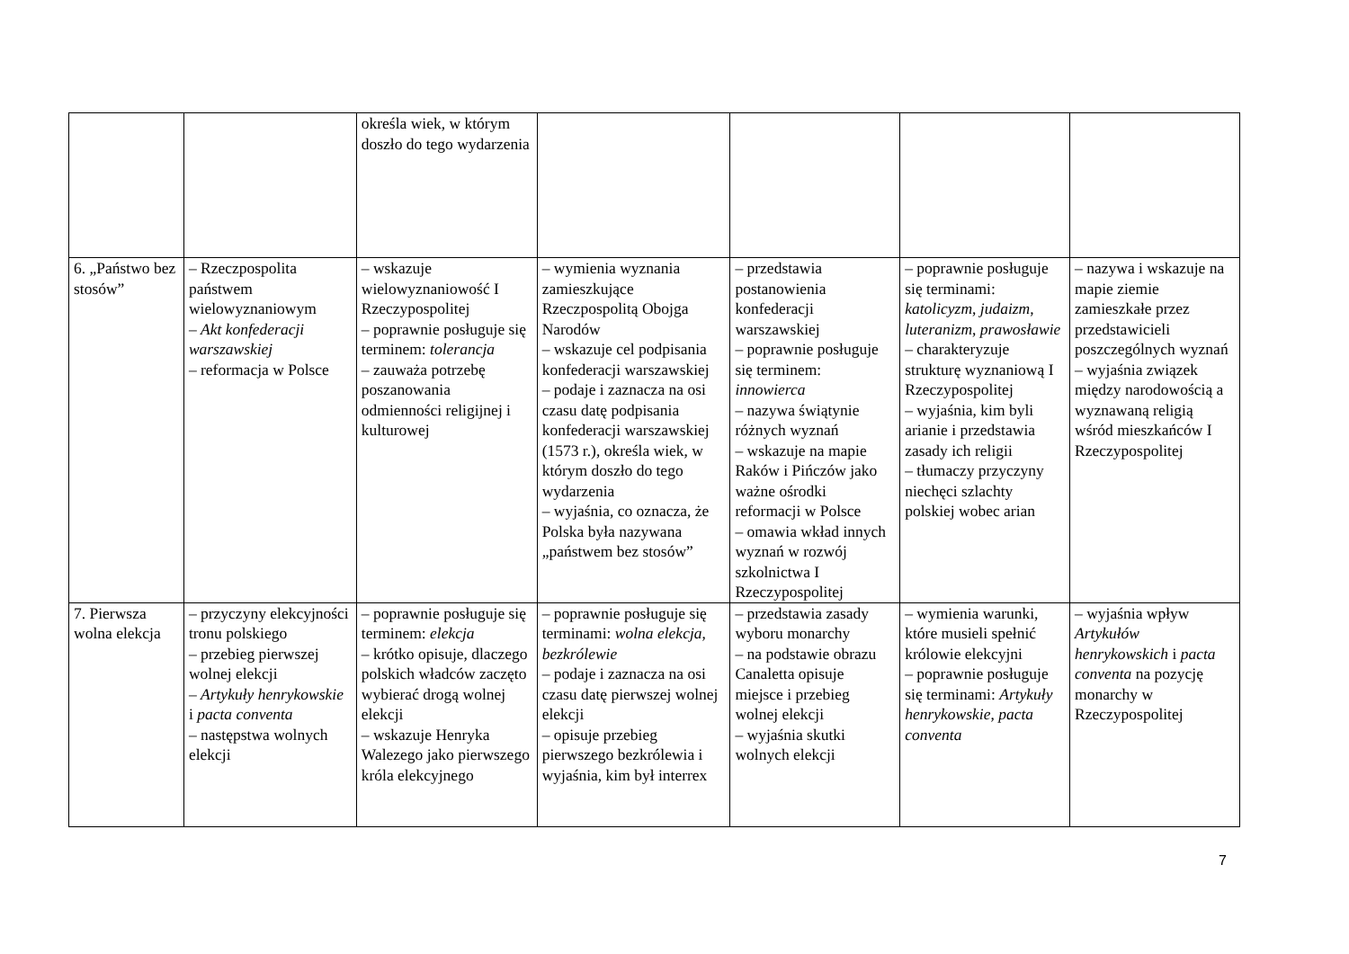| | | określa wiek, w którym doszło do tego wydarzenia | | | | |
| 6. „Państwo bez stosów” | – Rzeczpospolita państwem wielowyznaniowym – Akt konfederacji warszawskiej – reformacja w Polsce | – wskazuje wielowyznaniowość I Rzeczypospolitej – poprawnie posługuje się terminem: tolerancja – zauważa potrzebę poszanowania odmienności religijnej i kulturowej | – wymienia wyznania zamieszkujące Rzeczpospolitą Obojga Narodów – wskazuje cel podpisania konfederacji warszawskiej – podaje i zaznacza na osi czasu datę podpisania konfederacji warszawskiej (1573 r.), określa wiek, w którym doszło do tego wydarzenia – wyjaśnia, co oznacza, że Polska była nazywana „państwem bez stosów” | – przedstawia postanowienia konfederacji warszawskiej – poprawnie posługuje się terminem: innowierca – nazywa świątynie różnych wyznań – wskazuje na mapie Raków i Pińczów jako ważne ośrodki reformacji w Polsce – omawia wkład innych wyznań w rozwój szkolnictwa I Rzeczypospolitej | – poprawnie posługuje się terminami: katolicyzm , judaizm , luteranizm , prawosławie – charakteryzuje strukturę wyznaniową I Rzeczypospolitej – wyjaśnia, kim byli arianie i przedstawia zasady ich religii – tłumaczy przyczyny niechęci szlachty polskiej wobec arian | – nazywa i wskazuje na mapie ziemie zamieszkałe przez przedstawicieli poszczególnych wyznań – wyjaśnia związek między narodowością a wyznawaną religią wśród mieszkańców I Rzeczypospolitej |
| 7. Pierwsza wolna elekcja | – przyczyny elekcyjności tronu polskiego – przebieg pierwszej wolnej elekcji – Artykuły henrykowskie i pacta conventa – następstwa wolnych elekcji | – poprawnie posługuje się terminem: elekcja – krótko opisuje, dlaczego polskich władców zaczęto wybierać drogą wolnej elekcji – wskazuje Henryka Walezego jako pierwszego króla elekcyjnego | – poprawnie posługuje się terminami: wolna elekcja , bezkrólewie – podaje i zaznacza na osi czasu datę pierwszej wolnej elekcji – opisuje przebieg pierwszego bezkrólewia i wyjaśnia, kim był interrex | – przedstawia zasady wyboru monarchy – na podstawie obrazu Canaletta opisuje miejsce i przebieg wolnej elekcji – wyjaśnia skutki wolnych elekcji | – wymienia warunki, które musieli spełnić królowie elekcyjni – poprawnie posługuje się terminami: Artykuły henrykowskie , pacta conventa | – wyjaśnia wpływ Artykułów henrykowskich i pacta conventa na pozycję monarchy w Rzeczypospolitej |
7